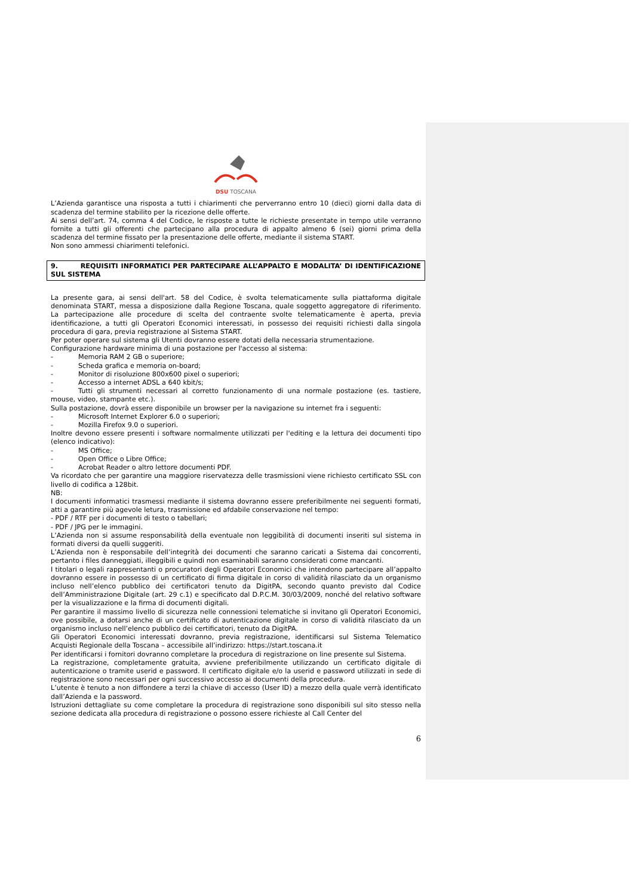DSU TOSCANA
L’Azienda garantisce una risposta a tutti i chiarimenti che perverranno entro 10 (dieci) giorni dalla data di scadenza del termine stabilito per la ricezione delle offerte.
Ai sensi dell’art. 74, comma 4 del Codice, le risposte a tutte le richieste presentate in tempo utile verranno fornite a tutti gli offerenti che partecipano alla procedura di appalto almeno 6 (sei) giorni prima della scadenza del termine fissato per la presentazione delle offerte, mediante il sistema START.
Non sono ammessi chiarimenti telefonici.
9. REQUISITI INFORMATICI PER PARTECIPARE ALL’APPALTO E MODALITA’ DI IDENTIFICAZIONE SUL SISTEMA
La presente gara, ai sensi dell'art. 58 del Codice, è svolta telematicamente sulla piattaforma digitale denominata START, messa a disposizione dalla Regione Toscana, quale soggetto aggregatore di riferimento. La partecipazione alle procedure di scelta del contraente svolte telematicamente è aperta, previa identificazione, a tutti gli Operatori Economici interessati, in possesso dei requisiti richiesti dalla singola procedura di gara, previa registrazione al Sistema START.
Per poter operare sul sistema gli Utenti dovranno essere dotati della necessaria strumentazione.
Configurazione hardware minima di una postazione per l'accesso al sistema:
- Memoria RAM 2 GB o superiore;
- Scheda grafica e memoria on-board;
- Monitor di risoluzione 800x600 pixel o superiori;
- Accesso a internet ADSL a 640 kbit/s;
- Tutti gli strumenti necessari al corretto funzionamento di una normale postazione (es. tastiere, mouse, video, stampante etc.).
Sulla postazione, dovrà essere disponibile un browser per la navigazione su internet fra i seguenti:
- Microsoft Internet Explorer 6.0 o superiori;
- Mozilla Firefox 9.0 o superiori.
Inoltre devono essere presenti i software normalmente utilizzati per l'editing e la lettura dei documenti tipo (elenco indicativo):
- MS Office;
- Open Office o Libre Office;
- Acrobat Reader o altro lettore documenti PDF.
Va ricordato che per garantire una maggiore riservatezza delle trasmissioni viene richiesto certificato SSL con livello di codifica a 128bit.
NB:
I documenti informatici trasmessi mediante il sistema dovranno essere preferibilmente nei seguenti formati, atti a garantire più agevole letura, trasmissione ed afdabile conservazione nel tempo:
- PDF / RTF per i documenti di testo o tabellari;
- PDF / JPG per le immagini.
L’Azienda non si assume responsabilità della eventuale non leggibilità di documenti inseriti sul sistema in formati diversi da quelli suggeriti.
L’Azienda non è responsabile dell’integrità dei documenti che saranno caricati a Sistema dai concorrenti, pertanto i files danneggiati, illeggibili e quindi non esaminabili saranno considerati come mancanti.
I titolari o legali rappresentanti o procuratori degli Operatori Economici che intendono partecipare all’appalto dovranno essere in possesso di un certificato di firma digitale in corso di validità rilasciato da un organismo incluso nell’elenco pubblico dei certificatori tenuto da DigitPA, secondo quanto previsto dal Codice dell’Amministrazione Digitale (art. 29 c.1) e specificato dal D.P.C.M. 30/03/2009, nonché del relativo software per la visualizzazione e la firma di documenti digitali.
Per garantire il massimo livello di sicurezza nelle connessioni telematiche si invitano gli Operatori Economici, ove possibile, a dotarsi anche di un certificato di autenticazione digitale in corso di validità rilasciato da un organismo incluso nell’elenco pubblico dei certificatori, tenuto da DigitPA.
Gli Operatori Economici interessati dovranno, previa registrazione, identificarsi sul Sistema Telematico Acquisti Regionale della Toscana – accessibile all’indirizzo: https://start.toscana.it
Per identificarsi i fornitori dovranno completare la procedura di registrazione on line presente sul Sistema.
La registrazione, completamente gratuita, avviene preferibilmente utilizzando un certificato digitale di autenticazione o tramite userid e password. Il certificato digitale e/o la userid e password utilizzati in sede di registrazione sono necessari per ogni successivo accesso ai documenti della procedura.
L’utente è tenuto a non diffondere a terzi la chiave di accesso (User ID) a mezzo della quale verrà identificato dall’Azienda e la password.
Istruzioni dettagliate su come completare la procedura di registrazione sono disponibili sul sito stesso nella sezione dedicata alla procedura di registrazione o possono essere richieste al Call Center del
6